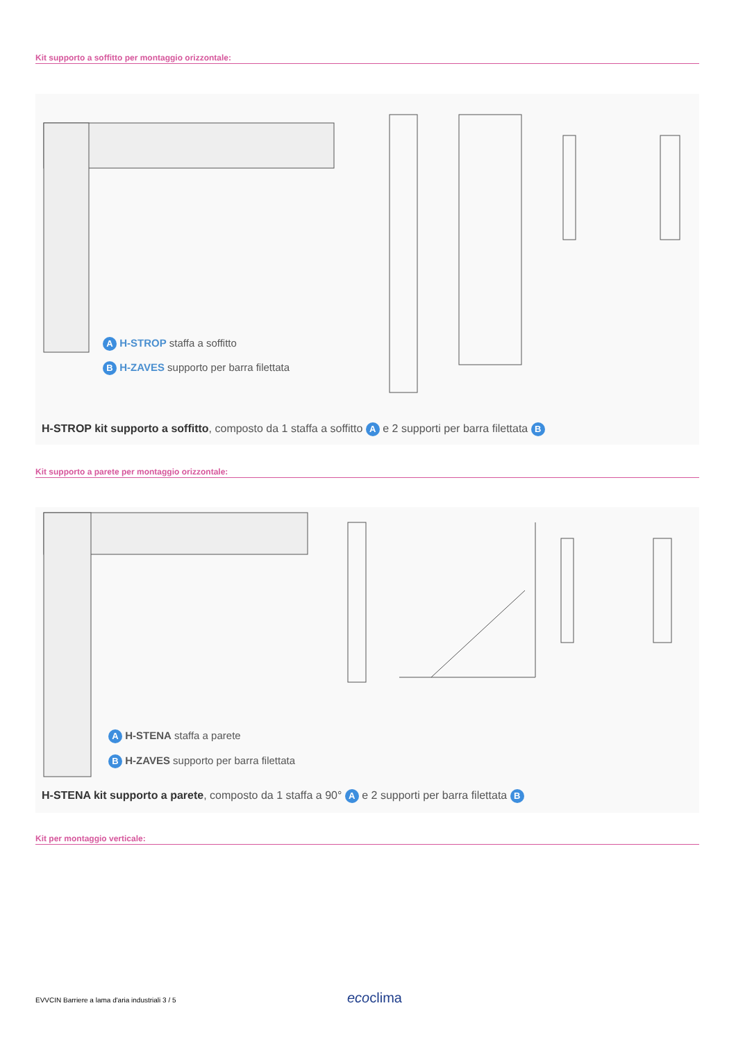Kit supporto a soffitto per montaggio orizzontale:
A H-STROP staffa a soffitto
B H-ZAVES supporto per barra filettata
H-STROP kit supporto a soffitto, composto da 1 staffa a soffitto A e 2 supporti per barra filettata B
Kit supporto a parete per montaggio orizzontale:
A H-STENA staffa a parete
B H-ZAVES supporto per barra filettata
H-STENA kit supporto a parete, composto da 1 staffa a 90° A e 2 supporti per barra filettata B
Kit per montaggio verticale:
EVVCIN Barriere a lama d'aria industriali 3 / 5
ecoclima